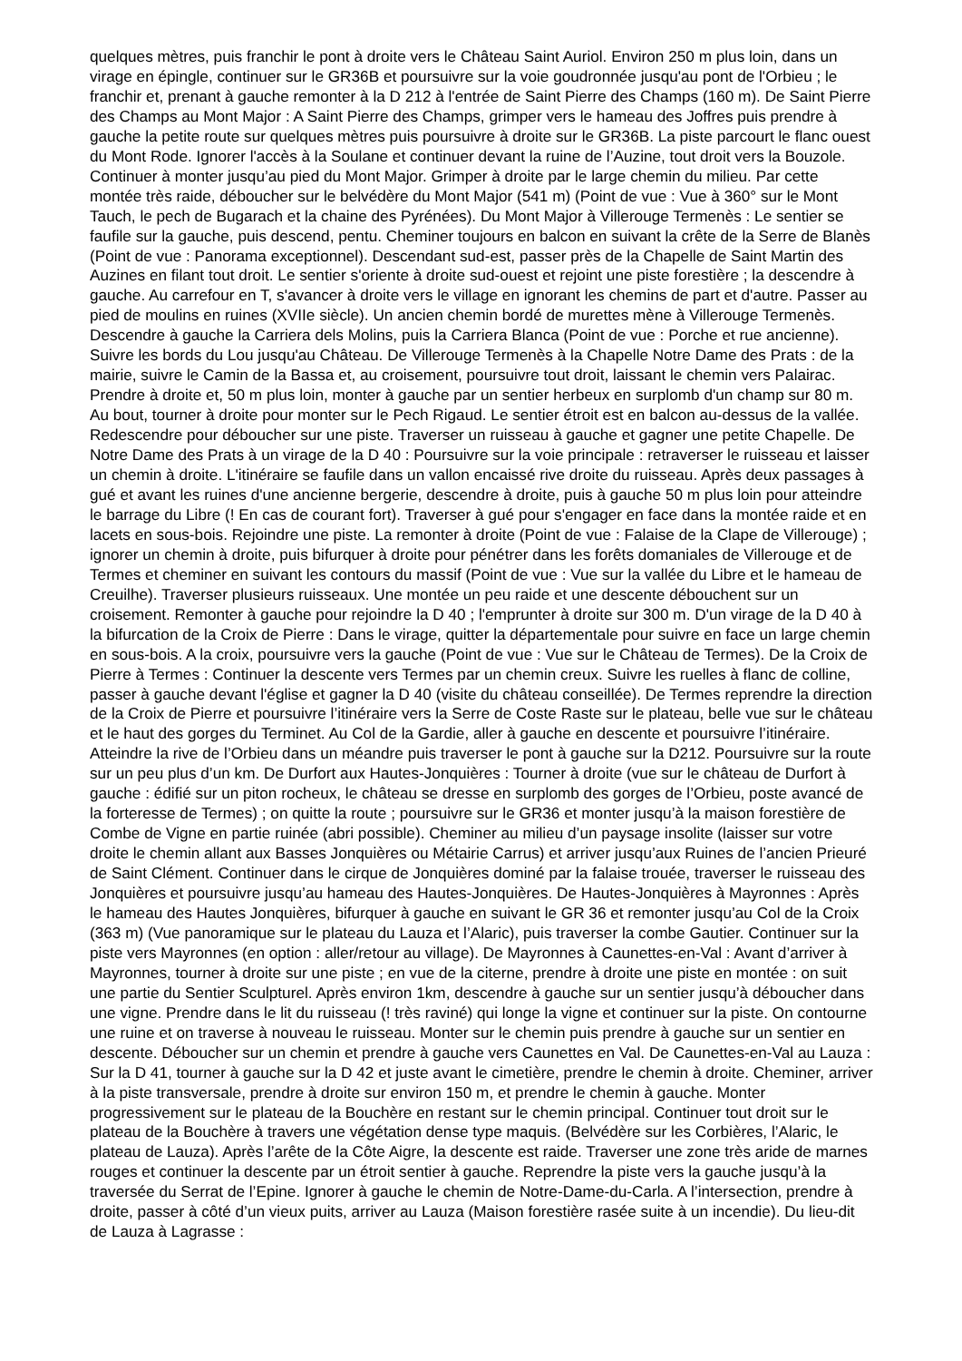quelques mètres, puis franchir le pont à droite vers le Château Saint Auriol. Environ 250 m plus loin, dans un virage en épingle, continuer sur le GR36B et poursuivre sur la voie goudronnée jusqu'au pont de l'Orbieu ; le franchir et, prenant à gauche remonter à la D 212 à l'entrée de Saint Pierre des Champs (160 m). De Saint Pierre des Champs au Mont Major : A Saint Pierre des Champs, grimper vers le hameau des Joffres puis prendre à gauche la petite route sur quelques mètres puis poursuivre à droite sur le GR36B. La piste parcourt le flanc ouest du Mont Rode. Ignorer l'accès à la Soulane et continuer devant la ruine de l’Auzine, tout droit vers la Bouzole. Continuer à monter jusqu’au pied du Mont Major. Grimper à droite par le large chemin du milieu. Par cette montée très raide, déboucher sur le belvédère du Mont Major (541 m) (Point de vue : Vue à 360° sur le Mont Tauch, le pech de Bugarach et la chaine des Pyrénées). Du Mont Major à Villerouge Termenès : Le sentier se faufile sur la gauche, puis descend, pentu. Cheminer toujours en balcon en suivant la crête de la Serre de Blanès (Point de vue : Panorama exceptionnel). Descendant sud-est, passer près de la Chapelle de Saint Martin des Auzines en filant tout droit. Le sentier s'oriente à droite sud-ouest et rejoint une piste forestière ; la descendre à gauche. Au carrefour en T, s'avancer à droite vers le village en ignorant les chemins de part et d'autre. Passer au pied de moulins en ruines (XVIIe siècle). Un ancien chemin bordé de murettes mène à Villerouge Termenès. Descendre à gauche la Carriera dels Molins, puis la Carriera Blanca (Point de vue : Porche et rue ancienne). Suivre les bords du Lou jusqu'au Château. De Villerouge Termenès à la Chapelle Notre Dame des Prats : de la mairie, suivre le Camin de la Bassa et, au croisement, poursuivre tout droit, laissant le chemin vers Palairac. Prendre à droite et, 50 m plus loin, monter à gauche par un sentier herbeux en surplomb d'un champ sur 80 m. Au bout, tourner à droite pour monter sur le Pech Rigaud. Le sentier étroit est en balcon au-dessus de la vallée. Redescendre pour déboucher sur une piste. Traverser un ruisseau à gauche et gagner une petite Chapelle. De Notre Dame des Prats à un virage de la D 40 : Poursuivre sur la voie principale : retraverser le ruisseau et laisser un chemin à droite. L'itinéraire se faufile dans un vallon encaissé rive droite du ruisseau. Après deux passages à gué et avant les ruines d'une ancienne bergerie, descendre à droite, puis à gauche 50 m plus loin pour atteindre le barrage du Libre (! En cas de courant fort). Traverser à gué pour s'engager en face dans la montée raide et en lacets en sous-bois. Rejoindre une piste. La remonter à droite (Point de vue : Falaise de la Clape de Villerouge) ; ignorer un chemin à droite, puis bifurquer à droite pour pénétrer dans les forêts domaniales de Villerouge et de Termes et cheminer en suivant les contours du massif (Point de vue : Vue sur la vallée du Libre et le hameau de Creuilhe). Traverser plusieurs ruisseaux. Une montée un peu raide et une descente débouchent sur un croisement. Remonter à gauche pour rejoindre la D 40 ; l'emprunter à droite sur 300 m. D'un virage de la D 40 à la bifurcation de la Croix de Pierre : Dans le virage, quitter la départementale pour suivre en face un large chemin en sous-bois. A la croix, poursuivre vers la gauche (Point de vue : Vue sur le Château de Termes). De la Croix de Pierre à Termes : Continuer la descente vers Termes par un chemin creux. Suivre les ruelles à flanc de colline, passer à gauche devant l'église et gagner la D 40 (visite du château conseillée). De Termes reprendre la direction de la Croix de Pierre et poursuivre l’itinéraire vers la Serre de Coste Raste sur le plateau, belle vue sur le château et le haut des gorges du Terminet. Au Col de la Gardie, aller à gauche en descente et poursuivre l’itinéraire. Atteindre la rive de l’Orbieu dans un méandre puis traverser le pont à gauche sur la D212. Poursuivre sur la route sur un peu plus d’un km. De Durfort aux Hautes-Jonquières : Tourner à droite (vue sur le château de Durfort à gauche : édifié sur un piton rocheux, le château se dresse en surplomb des gorges de l’Orbieu, poste avancé de la forteresse de Termes) ; on quitte la route ; poursuivre sur le GR36 et monter jusqu’à la maison forestière de Combe de Vigne en partie ruinée (abri possible). Cheminer au milieu d’un paysage insolite (laisser sur votre droite le chemin allant aux Basses Jonquières ou Métairie Carrus) et arriver jusqu’aux Ruines de l’ancien Prieuré de Saint Clément. Continuer dans le cirque de Jonquières dominé par la falaise trouée, traverser le ruisseau des Jonquières et poursuivre jusqu’au hameau des Hautes-Jonquières. De Hautes-Jonquières à Mayronnes : Après le hameau des Hautes Jonquières, bifurquer à gauche en suivant le GR 36 et remonter jusqu’au Col de la Croix (363 m) (Vue panoramique sur le plateau du Lauza et l’Alaric), puis traverser la combe Gautier. Continuer sur la piste vers Mayronnes (en option : aller/retour au village). De Mayronnes à Caunettes-en-Val : Avant d’arriver à Mayronnes, tourner à droite sur une piste ; en vue de la citerne, prendre à droite une piste en montée : on suit une partie du Sentier Sculpturel. Après environ 1km, descendre à gauche sur un sentier jusqu’à déboucher dans une vigne. Prendre dans le lit du ruisseau (! très raviné) qui longe la vigne et continuer sur la piste. On contourne une ruine et on traverse à nouveau le ruisseau. Monter sur le chemin puis prendre à gauche sur un sentier en descente. Déboucher sur un chemin et prendre à gauche vers Caunettes en Val. De Caunettes-en-Val au Lauza : Sur la D 41, tourner à gauche sur la D 42 et juste avant le cimetière, prendre le chemin à droite. Cheminer, arriver à la piste transversale, prendre à droite sur environ 150 m, et prendre le chemin à gauche. Monter progressivement sur le plateau de la Bouchère en restant sur le chemin principal. Continuer tout droit sur le plateau de la Bouchère à travers une végétation dense type maquis. (Belvédère sur les Corbières, l’Alaric, le plateau de Lauza). Après l’arête de la Côte Aigre, la descente est raide. Traverser une zone très aride de marnes rouges et continuer la descente par un étroit sentier à gauche. Reprendre la piste vers la gauche jusqu’à la traversée du Serrat de l’Epine. Ignorer à gauche le chemin de Notre-Dame-du-Carla. A l’intersection, prendre à droite, passer à côté d’un vieux puits, arriver au Lauza (Maison forestière rasée suite à un incendie). Du lieu-dit de Lauza à Lagrasse :